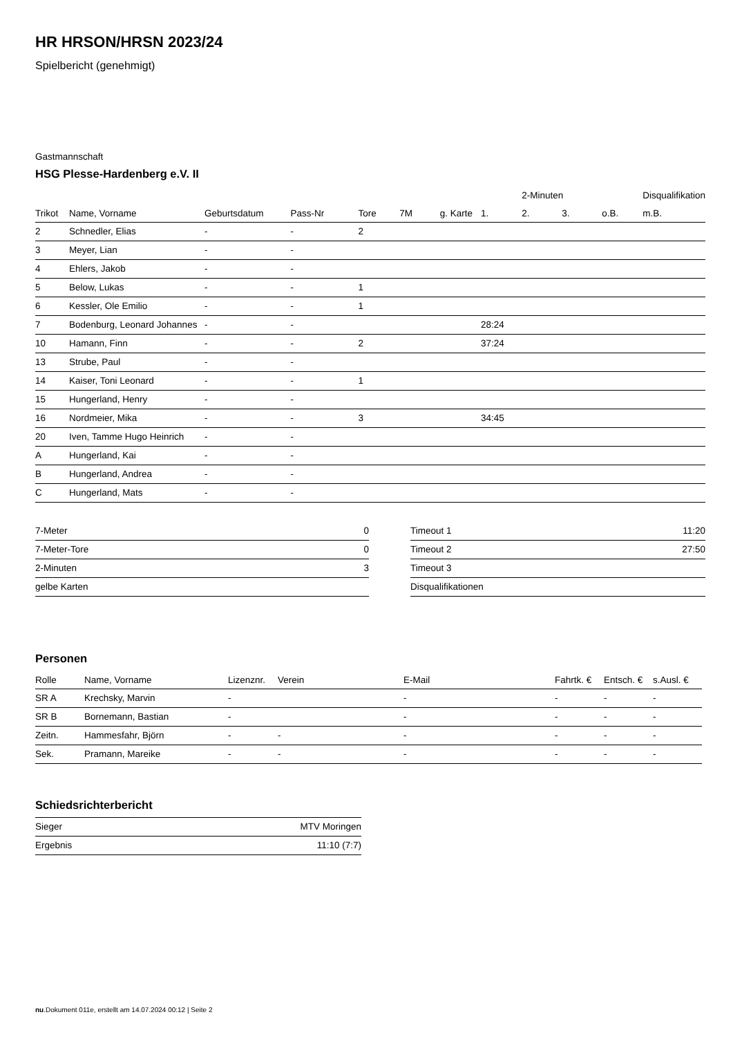HR HRSON/HRSN 2023/24
Spielbericht (genehmigt)
Gastmannschaft
HSG Plesse-Hardenberg e.V. II
| | | | | | | | | 2-Minuten | | | Disqualifikation |
| --- | --- | --- | --- | --- | --- | --- | --- | --- | --- | --- | --- |
| Trikot | Name, Vorname | Geburtsdatum | Pass-Nr | Tore | 7M | g. Karte | 1. | 2. | 3. | o.B. | m.B. |
| 2 | Schnedler, Elias | - | - | 2 | | | | | | | |
| 3 | Meyer, Lian | - | - | | | | | | | | |
| 4 | Ehlers, Jakob | - | - | | | | | | | | |
| 5 | Below, Lukas | - | - | 1 | | | | | | | |
| 6 | Kessler, Ole Emilio | - | - | 1 | | | | | | | |
| 7 | Bodenburg, Leonard Johannes | - | - | | | | 28:24 | | | | |
| 10 | Hamann, Finn | - | - | 2 | | | 37:24 | | | | |
| 13 | Strube, Paul | - | - | | | | | | | | |
| 14 | Kaiser, Toni Leonard | - | - | 1 | | | | | | | |
| 15 | Hungerland, Henry | - | - | | | | | | | | |
| 16 | Nordmeier, Mika | - | - | 3 | | | 34:45 | | | | |
| 20 | Iven, Tamme Hugo Heinrich | - | - | | | | | | | | |
| A | Hungerland, Kai | - | - | | | | | | | | |
| B | Hungerland, Andrea | - | - | | | | | | | | |
| C | Hungerland, Mats | - | - | | | | | | | | |
| 7-Meter | 0 |
| 7-Meter-Tore | 0 |
| 2-Minuten | 3 |
| gelbe Karten | |
| Timeout 1 | 11:20 |
| Timeout 2 | 27:50 |
| Timeout 3 | |
| Disqualifikationen | |
Personen
| Rolle | Name, Vorname | Lizenznr. | Verein | E-Mail | Fahrtk. € | Entsch. € | s.Ausl. € |
| --- | --- | --- | --- | --- | --- | --- | --- |
| SR A | Krechsky, Marvin | - | | - | - | - | - |
| SR B | Bornemann, Bastian | - | | - | - | - | - |
| Zeitn. | Hammesfahr, Björn | - | - | - | - | - | - |
| Sek. | Pramann, Mareike | - | - | - | - | - | - |
Schiedsrichterbericht
| Sieger | MTV Moringen |
| Ergebnis | 11:10 (7:7) |
nu.Dokument 011e, erstellt am 14.07.2024 00:12 | Seite 2